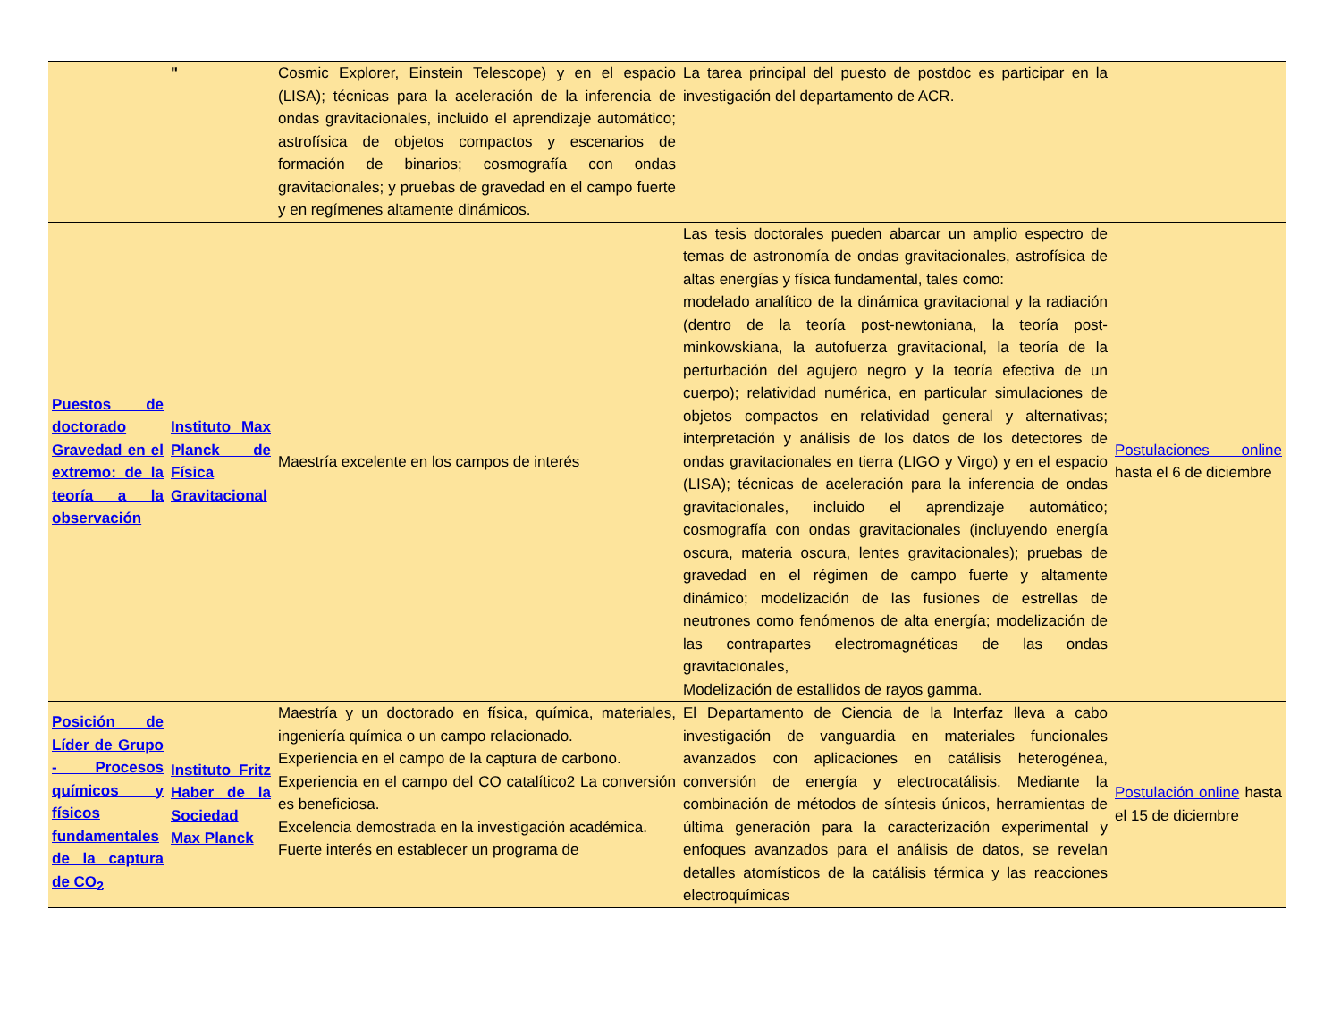| | " | Cosmic Explorer, Einstein Telescope) y en el espacio (LISA); técnicas para la aceleración de la inferencia de ondas gravitacionales, incluido el aprendizaje automático; astrofísica de objetos compactos y escenarios de formación de binarios; cosmografía con ondas gravitacionales; y pruebas de gravedad en el campo fuerte y en regímenes altamente dinámicos. | La tarea principal del puesto de postdoc es participar en la investigación del departamento de ACR. | |
| Puestos de doctorado Gravedad en el extremo: de la teoría a la observación | Instituto Max Planck de Física Gravitacional | Maestría excelente en los campos de interés | Las tesis doctorales pueden abarcar un amplio espectro de temas de astronomía de ondas gravitacionales, astrofísica de altas energías y física fundamental, tales como: modelado analítico de la dinámica gravitacional y la radiación (dentro de la teoría post-newtoniana, la teoría post-minkowskiana, la autofuerza gravitacional, la teoría de la perturbación del agujero negro y la teoría efectiva de un cuerpo); relatividad numérica, en particular simulaciones de objetos compactos en relatividad general y alternativas; interpretación y análisis de los datos de los detectores de ondas gravitacionales en tierra (LIGO y Virgo) y en el espacio (LISA); técnicas de aceleración para la inferencia de ondas gravitacionales, incluido el aprendizaje automático; cosmografía con ondas gravitacionales (incluyendo energía oscura, materia oscura, lentes gravitacionales); pruebas de gravedad en el régimen de campo fuerte y altamente dinámico; modelización de las fusiones de estrellas de neutrones como fenómenos de alta energía; modelización de las contrapartes electromagnéticas de las ondas gravitacionales, Modelización de estallidos de rayos gamma. | Postulaciones online hasta el 6 de diciembre |
| Posición de Líder de Grupo - Procesos químicos y físicos fundamentales de la captura de CO<sub>2</sub> | Instituto Fritz Haber de la Sociedad Max Planck | Maestría y un doctorado en física, química, materiales, ingeniería química o un campo relacionado. Experiencia en el campo de la captura de carbono. Experiencia en el campo del CO catalítico2 La conversión es beneficiosa. Excelencia demostrada en la investigación académica. Fuerte interés en establecer un programa de | El Departamento de Ciencia de la Interfaz lleva a cabo investigación de vanguardia en materiales funcionales avanzados con aplicaciones en catálisis heterogénea, conversión de energía y electrocatálisis. Mediante la combinación de métodos de síntesis únicos, herramientas de última generación para la caracterización experimental y enfoques avanzados para el análisis de datos, se revelan detalles atomísticos de la catálisis térmica y las reacciones electroquímicas | Postulación online hasta el 15 de diciembre |